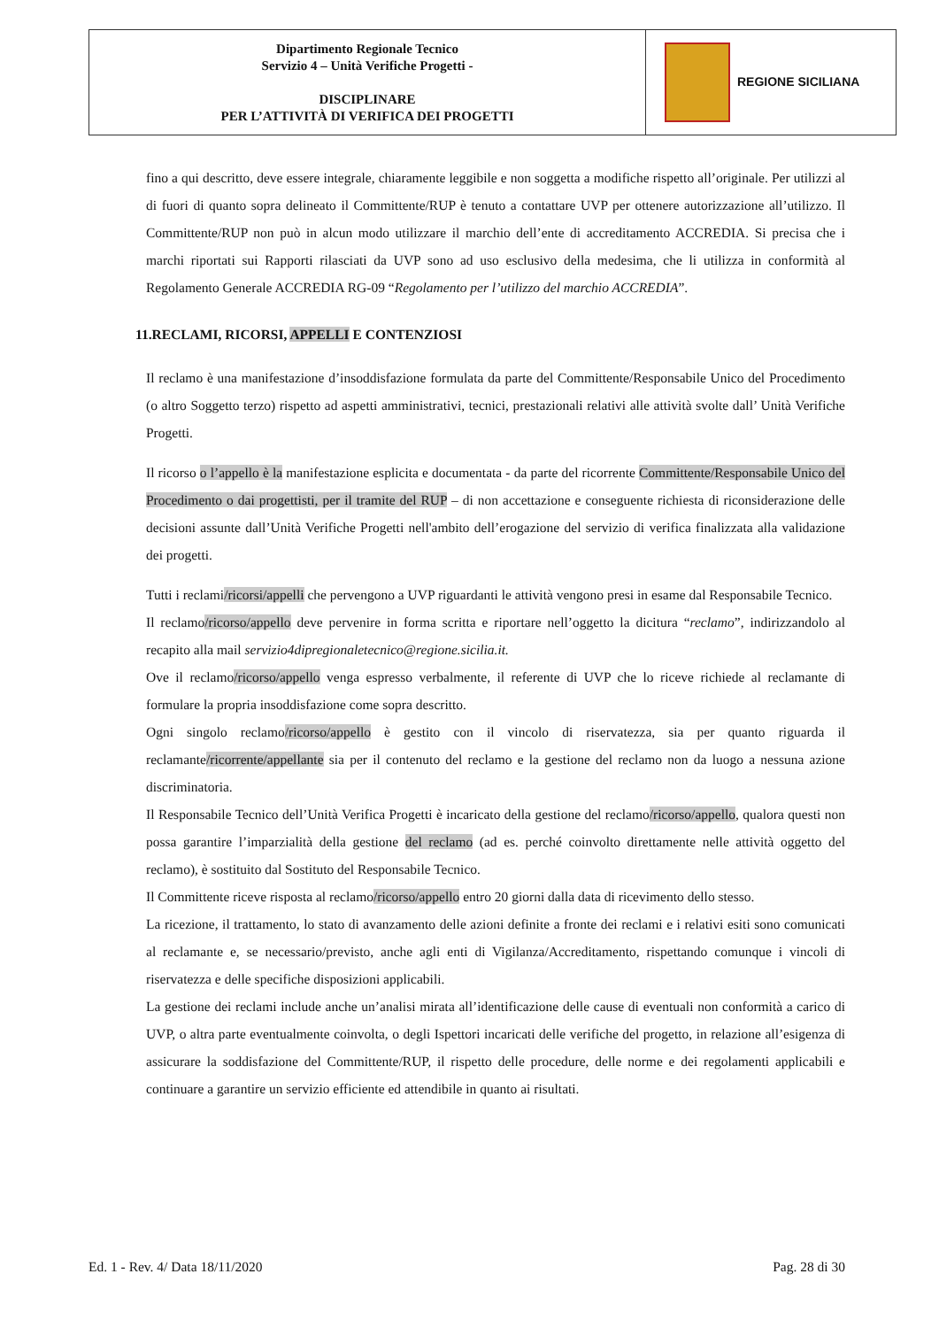| Dipartimento Regionale Tecnico Servizio 4 – Unità Verifiche Progetti - DISCIPLINARE PER L’ATTIVITÀ DI VERIFICA DEI PROGETTI | REGIONE SICILIANA |
fino a qui descritto, deve essere integrale, chiaramente leggibile e non soggetta a modifiche rispetto all’originale. Per utilizzi al di fuori di quanto sopra delineato il Committente/RUP è tenuto a contattare UVP per ottenere autorizzazione all’utilizzo. Il Committente/RUP non può in alcun modo utilizzare il marchio dell’ente di accreditamento ACCREDIA. Si precisa che i marchi riportati sui Rapporti rilasciati da UVP sono ad uso esclusivo della medesima, che li utilizza in conformità al Regolamento Generale ACCREDIA RG-09 “Regolamento per l’utilizzo del marchio ACCREDIA”.
11.RECLAMI, RICORSI, APPELLI E CONTENZIOSI
Il reclamo è una manifestazione d’insoddisfazione formulata da parte del Committente/Responsabile Unico del Procedimento (o altro Soggetto terzo) rispetto ad aspetti amministrativi, tecnici, prestazionali relativi alle attività svolte dall’ Unità Verifiche Progetti.
Il ricorso o l’appello è la manifestazione esplicita e documentata - da parte del ricorrente Committente/Responsabile Unico del Procedimento o dai progettisti, per il tramite del RUP – di non accettazione e conseguente richiesta di riconsiderazione delle decisioni assunte dall’Unità Verifiche Progetti nell'ambito dell’erogazione del servizio di verifica finalizzata alla validazione dei progetti.
Tutti i reclami/ricorsi/appelli che pervengono a UVP riguardanti le attività vengono presi in esame dal Responsabile Tecnico.
Il reclamo/ricorso/appello deve pervenire in forma scritta e riportare nell’oggetto la dicitura “reclamo”, indirizzandolo al recapito alla mail servizio4dipregionaletecnico@regione.sicilia.it.
Ove il reclamo/ricorso/appello venga espresso verbalmente, il referente di UVP che lo riceve richiede al reclamante di formulare la propria insoddisfazione come sopra descritto.
Ogni singolo reclamo/ricorso/appello è gestito con il vincolo di riservatezza, sia per quanto riguarda il reclamante/ricorrente/appellante sia per il contenuto del reclamo e la gestione del reclamo non da luogo a nessuna azione discriminatoria.
Il Responsabile Tecnico dell’Unità Verifica Progetti è incaricato della gestione del reclamo/ricorso/appello, qualora questi non possa garantire l’imparzialità della gestione del reclamo (ad es. perché coinvolto direttamente nelle attività oggetto del reclamo), è sostituito dal Sostituto del Responsabile Tecnico.
Il Committente riceve risposta al reclamo/ricorso/appello entro 20 giorni dalla data di ricevimento dello stesso.
La ricezione, il trattamento, lo stato di avanzamento delle azioni definite a fronte dei reclami e i relativi esiti sono comunicati al reclamante e, se necessario/previsto, anche agli enti di Vigilanza/Accreditamento, rispettando comunque i vincoli di riservatezza e delle specifiche disposizioni applicabili.
La gestione dei reclami include anche un’analisi mirata all’identificazione delle cause di eventuali non conformità a carico di UVP, o altra parte eventualmente coinvolta, o degli Ispettori incaricati delle verifiche del progetto, in relazione all’esigenza di assicurare la soddisfazione del Committente/RUP, il rispetto delle procedure, delle norme e dei regolamenti applicabili e continuare a garantire un servizio efficiente ed attendibile in quanto ai risultati.
Ed. 1 - Rev. 4/ Data 18/11/2020 Pag. 28 di 30